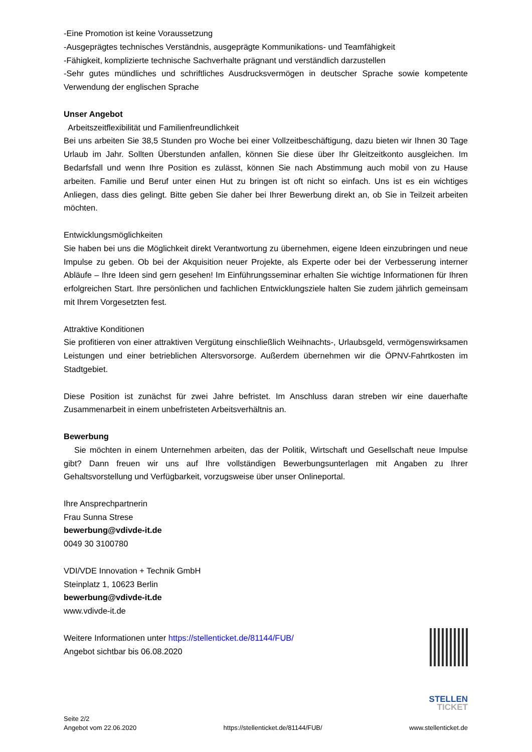-Eine Promotion ist keine Voraussetzung
-Ausgeprägtes technisches Verständnis, ausgeprägte Kommunikations- und Teamfähigkeit
-Fähigkeit, komplizierte technische Sachverhalte prägnant und verständlich darzustellen
-Sehr gutes mündliches und schriftliches Ausdrucksvermögen in deutscher Sprache sowie kompe­tente Verwendung der englischen Sprache
Unser Angebot
Arbeitszeitflexibilität und Familienfreundlichkeit
Bei uns arbeiten Sie 38,5 Stunden pro Woche bei einer Vollzeitbeschäftigung, dazu bieten wir Ihnen 30 Tage Urlaub im Jahr. Sollten Überstunden anfallen, können Sie diese über Ihr Gleitzeitkonto aus­gleichen. Im Bedarfsfall und wenn Ihre Position es zulässt, können Sie nach Abstimmung auch mobil von zu Hause arbeiten. Familie und Beruf unter einen Hut zu bringen ist oft nicht so einfach. Uns ist es ein wichtiges Anliegen, dass dies gelingt. Bitte geben Sie daher bei Ihrer Bewerbung direkt an, ob Sie in Teilzeit arbeiten möchten.
Entwicklungsmöglichkeiten
Sie haben bei uns die Möglichkeit direkt Verantwortung zu übernehmen, eigene Ideen einzubringen und neue Impulse zu geben. Ob bei der Akquisition neuer Projekte, als Experte oder bei der Verbes­serung interner Abläufe – Ihre Ideen sind gern gesehen! Im Einführungsseminar erhalten Sie wichtige Informationen für Ihren erfolgreichen Start. Ihre persönlichen und fachlichen Entwicklungsziele halten Sie zudem jährlich gemeinsam mit Ihrem Vorgesetzten fest.
Attraktive Konditionen
Sie profitieren von einer attraktiven Vergütung einschließlich Weihnachts-, Urlaubsgeld, vermögens­wirksamen Leistungen und einer betrieblichen Altersvorsorge. Außerdem übernehmen wir die ÖPNV-Fahrtkosten im Stadtgebiet.
Diese Position ist zunächst für zwei Jahre befristet. Im Anschluss daran streben wir eine dauerhafte Zusammenarbeit in einem unbefristeten Arbeitsverhältnis an.
Bewerbung
Sie möchten in einem Unternehmen arbeiten, das der Politik, Wirtschaft und Gesellschaft neue Impulse gibt? Dann freuen wir uns auf Ihre vollständigen Bewerbungsunterlagen mit Angaben zu Ihrer Gehaltsvorstellung und Verfügbarkeit, vorzugsweise über unser Onlineportal.
Ihre Ansprechpartnerin
Frau Sunna Strese
bewerbung@vdivde-it.de
0049 30 3100780
VDI/VDE Innovation + Technik GmbH
Steinplatz 1, 10623 Berlin
bewerbung@vdivde-it.de
www.vdivde-it.de
Weitere Informationen unter https://stellenticket.de/81144/FUB/
Angebot sichtbar bis 06.08.2020
STELLEN
TICKET
Seite 2/2
Angebot vom 22.06.2020
https://stellenticket.de/81144/FUB/
www.stellenticket.de